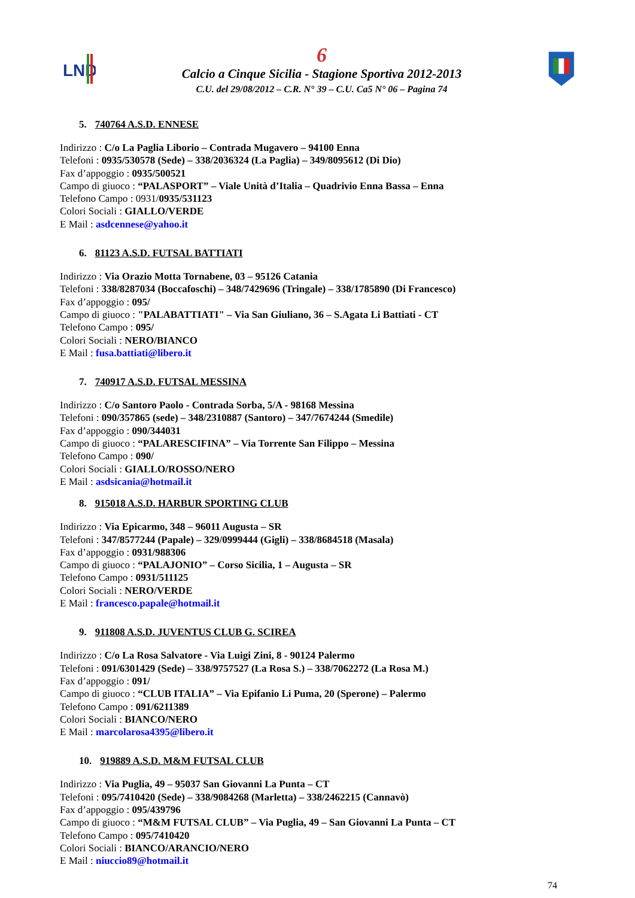LND
6
Calcio a Cinque Sicilia - Stagione Sportiva 2012-2013
C.U. del 29/08/2012 – C.R. N° 39 – C.U. Ca5 N° 06 – Pagina 74
5. 740764 A.S.D. ENNESE
Indirizzo : C/o La Paglia Liborio – Contrada Mugavero – 94100 Enna
Telefoni : 0935/530578 (Sede) – 338/2036324 (La Paglia) – 349/8095612 (Di Dio)
Fax d’appoggio : 0935/500521
Campo di giuoco : “PALASPORT” – Viale Unità d’Italia – Quadrivio Enna Bassa – Enna
Telefono Campo : 0931/0935/531123
Colori Sociali : GIALLO/VERDE
E Mail : asdcennese@yahoo.it
6. 81123 A.S.D. FUTSAL BATTIATI
Indirizzo : Via Orazio Motta Tornabene, 03 – 95126 Catania
Telefoni : 338/8287034 (Boccafoschi) – 348/7429696 (Tringale) – 338/1785890 (Di Francesco)
Fax d’appoggio : 095/
Campo di giuoco : "PALABATTIATI" – Via San Giuliano, 36 – S.Agata Li Battiati - CT
Telefono Campo : 095/
Colori Sociali : NERO/BIANCO
E Mail : fusa.battiati@libero.it
7. 740917 A.S.D. FUTSAL MESSINA
Indirizzo : C/o Santoro Paolo - Contrada Sorba, 5/A - 98168 Messina
Telefoni : 090/357865 (sede) – 348/2310887 (Santoro) – 347/7674244 (Smedile)
Fax d’appoggio : 090/344031
Campo di giuoco : “PALARESCIFINA” – Via Torrente San Filippo – Messina
Telefono Campo : 090/
Colori Sociali : GIALLO/ROSSO/NERO
E Mail : asdsicania@hotmail.it
8. 915018 A.S.D. HARBUR SPORTING CLUB
Indirizzo : Via Epicarmo, 348 – 96011 Augusta – SR
Telefoni : 347/8577244 (Papale) – 329/0999444 (Gigli) – 338/8684518 (Masala)
Fax d’appoggio : 0931/988306
Campo di giuoco : “PALAJONIO” – Corso Sicilia, 1 – Augusta – SR
Telefono Campo : 0931/511125
Colori Sociali : NERO/VERDE
E Mail : francesco.papale@hotmail.it
9. 911808 A.S.D. JUVENTUS CLUB G. SCIREA
Indirizzo : C/o La Rosa Salvatore - Via Luigi Zini, 8 - 90124 Palermo
Telefoni : 091/6301429 (Sede) – 338/9757527 (La Rosa S.) – 338/7062272 (La Rosa M.)
Fax d’appoggio : 091/
Campo di giuoco : “CLUB ITALIA” – Via Epifanio Li Puma, 20 (Sperone) – Palermo
Telefono Campo : 091/6211389
Colori Sociali : BIANCO/NERO
E Mail : marcolarosa4395@libero.it
10. 919889 A.S.D. M&M FUTSAL CLUB
Indirizzo : Via Puglia, 49 – 95037 San Giovanni La Punta – CT
Telefoni : 095/7410420 (Sede) – 338/9084268 (Marletta) – 338/2462215 (Cannavò)
Fax d’appoggio : 095/439796
Campo di giuoco : “M&M FUTSAL CLUB” – Via Puglia, 49 – San Giovanni La Punta – CT
Telefono Campo : 095/7410420
Colori Sociali : BIANCO/ARANCIO/NERO
E Mail : niuccio89@hotmail.it
74